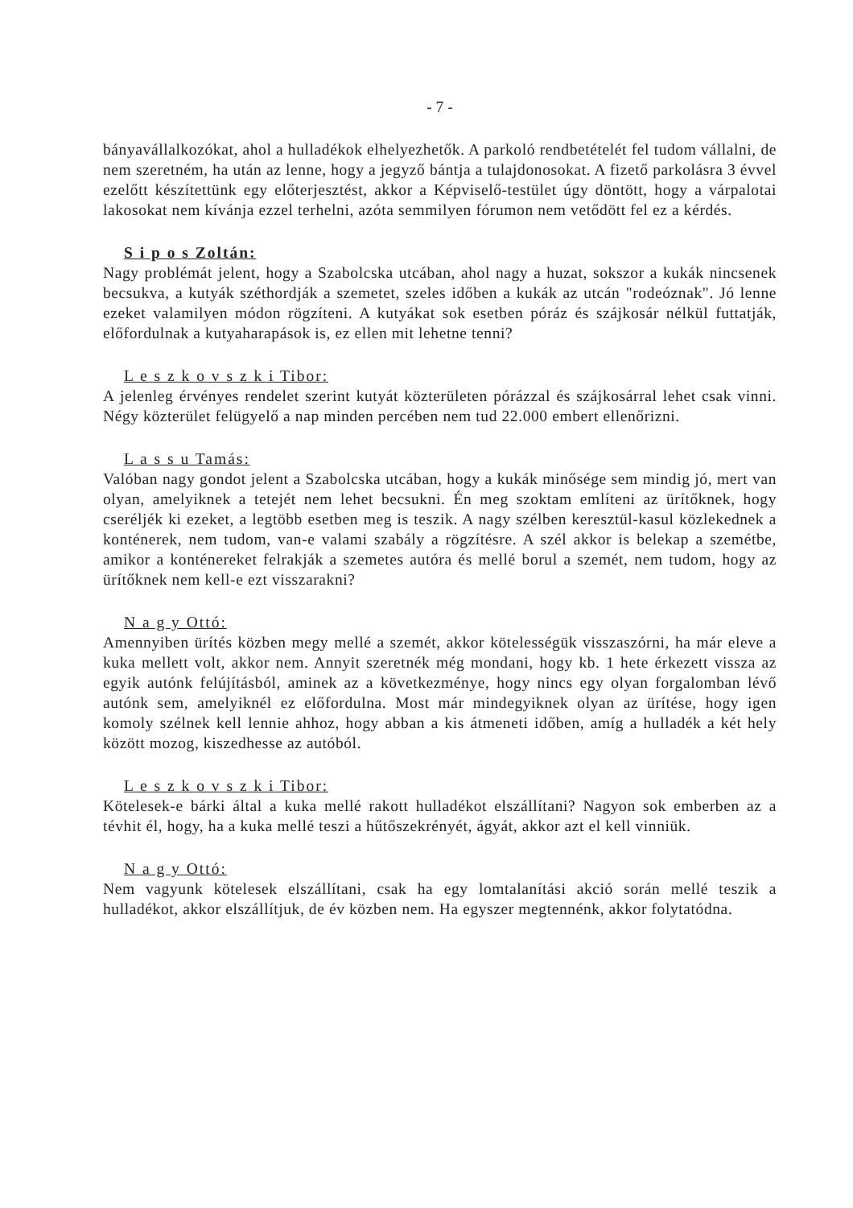- 7 -
bányavállalkozókat, ahol a hulladékok elhelyezhetők. A parkoló rendbetételét fel tudom vállalni, de nem szeretném, ha után az lenne, hogy a jegyző bántja a tulajdonosokat. A fizető parkolásra 3 évvel ezelőtt készítettünk egy előterjesztést, akkor a Képviselő-testület úgy döntött, hogy a várpalotai lakosokat nem kívánja ezzel terhelni, azóta semmilyen fórumon nem vetődött fel ez a kérdés.
S i p o s Zoltán:
Nagy problémát jelent, hogy a Szabolcska utcában, ahol nagy a huzat, sokszor a kukák nincsenek becsukva, a kutyák széthordják a szemetet, szeles időben a kukák az utcán "rodeóznak". Jó lenne ezeket valamilyen módon rögzíteni. A kutyákat sok esetben póráz és szájkosár nélkül futtatják, előfordulnak a kutyaharapások is, ez ellen mit lehetne tenni?
L e s z k o v s z k i Tibor:
A jelenleg érvényes rendelet szerint kutyát közterületen pórázzal és szájkosárral lehet csak vinni. Négy közterület felügyelő a nap minden percében nem tud 22.000 embert ellenőrizni.
L a s s u Tamás:
Valóban nagy gondot jelent a Szabolcska utcában, hogy a kukák minősége sem mindig jó, mert van olyan, amelyiknek a tetejét nem lehet becsukni. Én meg szoktam említeni az ürítőknek, hogy cseréljék ki ezeket, a legtöbb esetben meg is teszik. A nagy szélben keresztül-kasul közlekednek a konténerek, nem tudom, van-e valami szabály a rögzítésre. A szél akkor is belekap a szemétbe, amikor a konténereket felrakják a szemetes autóra és mellé borul a szemét, nem tudom, hogy az ürítőknek nem kell-e ezt visszarakni?
N a g y Ottó:
Amennyiben ürítés közben megy mellé a szemét, akkor kötelességük visszaszórni, ha már eleve a kuka mellett volt, akkor nem. Annyit szeretnék még mondani, hogy kb. 1 hete érkezett vissza az egyik autónk felújításból, aminek az a következménye, hogy nincs egy olyan forgalomban lévő autónk sem, amelyiknél ez előfordulna. Most már mindegyiknek olyan az ürítése, hogy igen komoly szélnek kell lennie ahhoz, hogy abban a kis átmeneti időben, amíg a hulladék a két hely között mozog, kiszedhesse az autóból.
L e s z k o v s z k i Tibor:
Kötelesek-e bárki által a kuka mellé rakott hulladékot elszállítani? Nagyon sok emberben az a tévhit él, hogy, ha a kuka mellé teszi a hűtőszekrényét, ágyát, akkor azt el kell vinniük.
N a g y Ottó:
Nem vagyunk kötelesek elszállítani, csak ha egy lomtalanítási akció során mellé teszik a hulladékot, akkor elszállítjuk, de év közben nem. Ha egyszer megtennénk, akkor folytatódna.